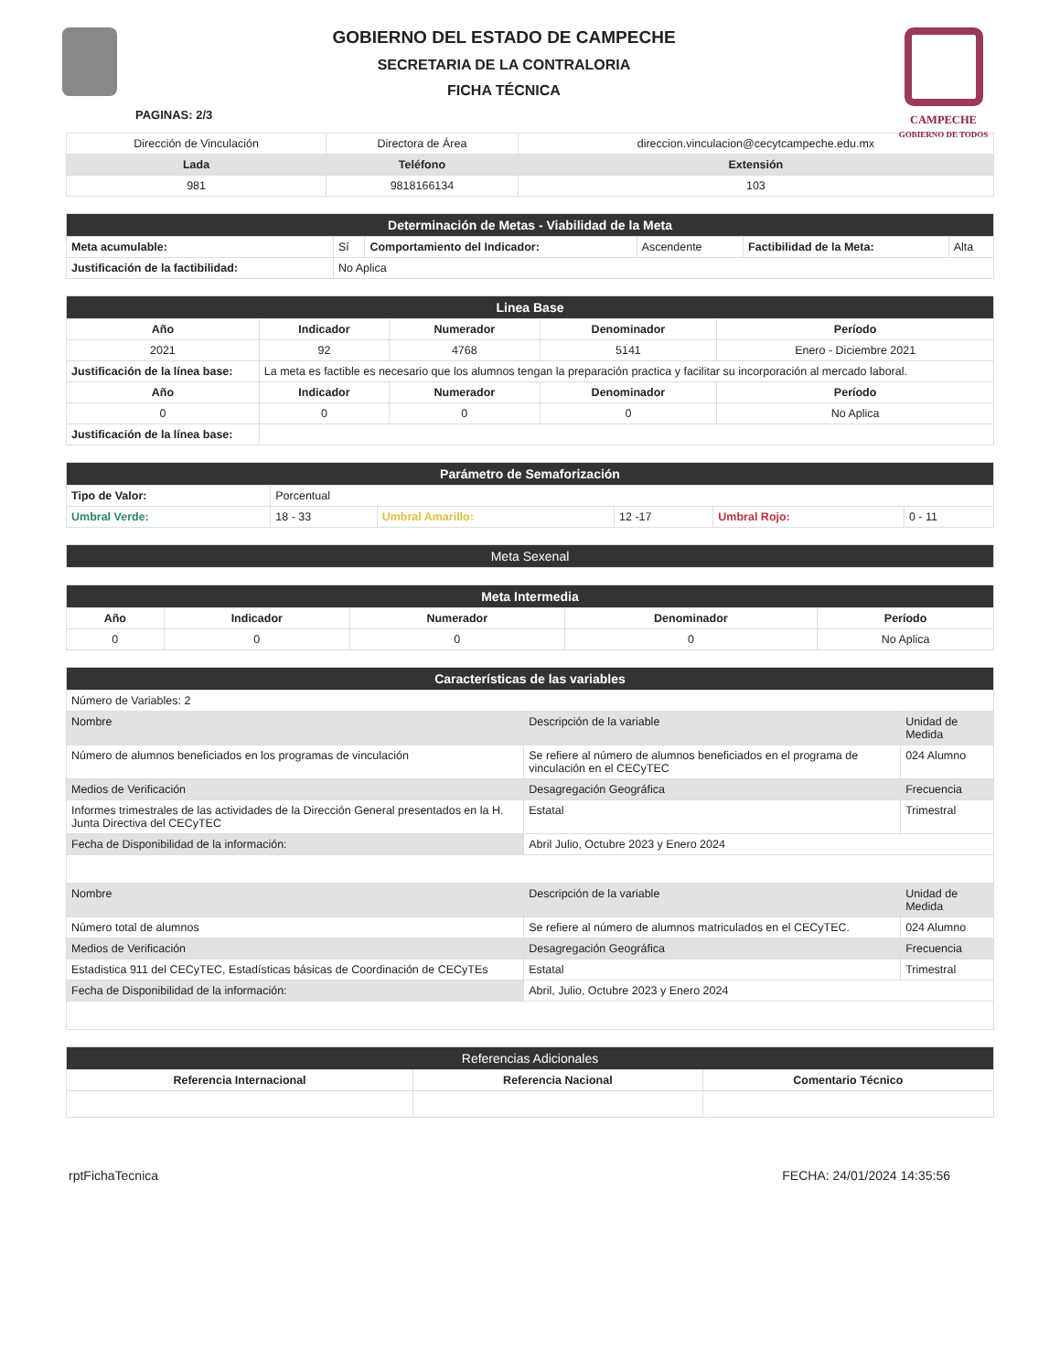GOBIERNO DEL ESTADO DE CAMPECHE
SECRETARIA DE LA CONTRALORIA
FICHA TÉCNICA
PAGINAS: 2/3
CAMPECHE
GOBIERNO DE TODOS
| Dirección de Vinculación | Directora de Área | direccion.vinculacion@cecytcampeche.edu.mx |
| Lada | Teléfono | Extensión |
| 981 | 9818166134 | 103 |
| Determinación de Metas - Viabilidad de la Meta | | | | | |
| Meta acumulable: | Sí | Comportamiento del Indicador: | Ascendente | Factibilidad de la Meta: | Alta |
| Justificación de la factibilidad: | No Aplica | | | | |
| Linea Base | | | | |
| Año | Indicador | Numerador | Denominador | Período |
| 2021 | 92 | 4768 | 5141 | Enero - Diciembre 2021 |
| Justificación de la línea base: | La meta es factible es necesario que los alumnos tengan la preparación practica y facilitar su incorporación al mercado laboral. | | | |
| Año | Indicador | Numerador | Denominador | Período |
| 0 | 0 | 0 | 0 | No Aplica |
| Justificación de la línea base: | | | | |
| Parámetro de Semaforización | | | | | |
| Tipo de Valor: | Porcentual | | | | |
| Umbral Verde: | 18 - 33 | Umbral Amarillo: | 12 -17 | Umbral Rojo: | 0 - 11 |
| Meta Sexenal |
| Meta Intermedia | | | | |
| Año | Indicador | Numerador | Denominador | Período |
| 0 | 0 | 0 | 0 | No Aplica |
| Características de las variables | | |
| Número de Variables: 2 | | |
| Nombre | Descripción de la variable | Unidad de Medida |
| Número de alumnos beneficiados en los programas de vinculación | Se refiere al número de alumnos beneficiados en el programa de vinculación en el CECyTEC | 024 Alumno |
| Medios de Verificación | Desagregación Geográfica | Frecuencia |
| Informes trimestrales de las actividades de la Dirección General presentados en la H. Junta Directiva del CECyTEC | Estatal | Trimestral |
| Fecha de Disponibilidad de la información: | Abril Julio, Octubre 2023 y Enero 2024 | |
| Nombre | Descripción de la variable | Unidad de Medida |
| Número total de alumnos | Se refiere al número de alumnos matriculados en el CECyTEC. | 024 Alumno |
| Medios de Verificación | Desagregación Geográfica | Frecuencia |
| Estadistica 911 del CECyTEC, Estadísticas básicas de Coordinación de CECyTEs | Estatal | Trimestral |
| Fecha de Disponibilidad de la información: | Abril, Julio, Octubre 2023 y Enero 2024 | |
| Referencias Adicionales | | |
| Referencia Internacional | Referencia Nacional | Comentario Técnico |
rptFichaTecnica FECHA: 24/01/2024 14:35:56